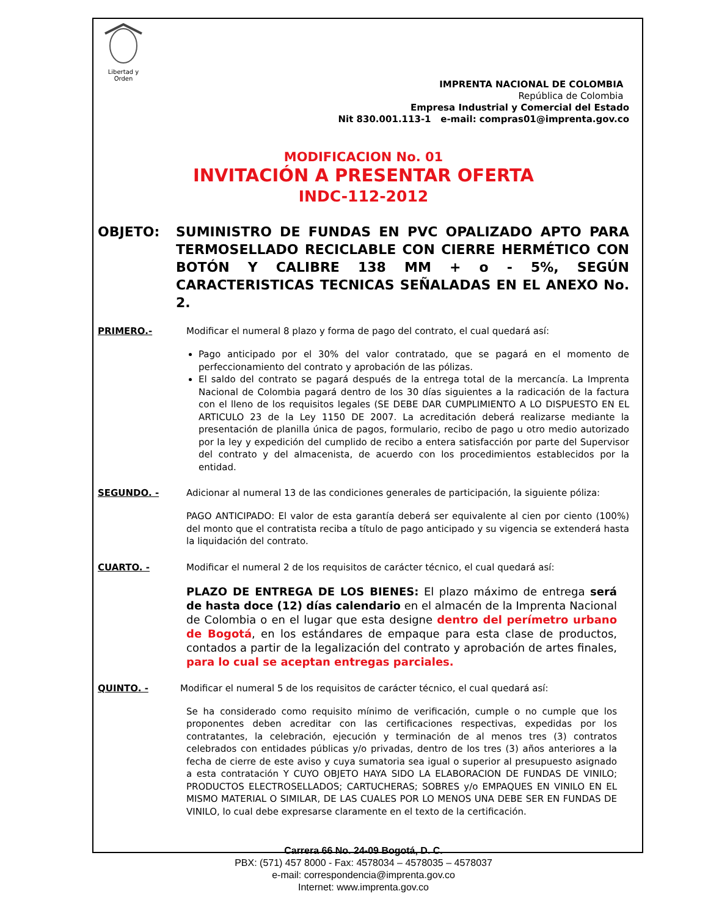Libertad y Orden
IMPRENTA NACIONAL DE COLOMBIA
República de Colombia
Empresa Industrial y Comercial del Estado
Nit 830.001.113-1 e-mail: compras01@imprenta.gov.co
MODIFICACION No. 01
INVITACIÓN A PRESENTAR OFERTA
INDC-112-2012
OBJETO: SUMINISTRO DE FUNDAS EN PVC OPALIZADO APTO PARA TERMOSELLADO RECICLABLE CON CIERRE HERMÉTICO CON BOTÓN Y CALIBRE 138 MM + o - 5%, SEGÚN CARACTERISTICAS TECNICAS SEÑALADAS EN EL ANEXO No. 2.
PRIMERO.- Modificar el numeral 8 plazo y forma de pago del contrato, el cual quedará así:
Pago anticipado por el 30% del valor contratado, que se pagará en el momento de perfeccionamiento del contrato y aprobación de las pólizas.
El saldo del contrato se pagará después de la entrega total de la mercancía. La Imprenta Nacional de Colombia pagará dentro de los 30 días siguientes a la radicación de la factura con el lleno de los requisitos legales (SE DEBE DAR CUMPLIMIENTO A LO DISPUESTO EN EL ARTICULO 23 de la Ley 1150 DE 2007. La acreditación deberá realizarse mediante la presentación de planilla única de pagos, formulario, recibo de pago u otro medio autorizado por la ley y expedición del cumplido de recibo a entera satisfacción por parte del Supervisor del contrato y del almacenista, de acuerdo con los procedimientos establecidos por la entidad.
SEGUNDO. - Adicionar al numeral 13 de las condiciones generales de participación, la siguiente póliza:
PAGO ANTICIPADO: El valor de esta garantía deberá ser equivalente al cien por ciento (100%) del monto que el contratista reciba a título de pago anticipado y su vigencia se extenderá hasta la liquidación del contrato.
CUARTO. - Modificar el numeral 2 de los requisitos de carácter técnico, el cual quedará así:
PLAZO DE ENTREGA DE LOS BIENES: El plazo máximo de entrega será de hasta doce (12) días calendario en el almacén de la Imprenta Nacional de Colombia o en el lugar que esta designe dentro del perímetro urbano de Bogotá, en los estándares de empaque para esta clase de productos, contados a partir de la legalización del contrato y aprobación de artes finales, para lo cual se aceptan entregas parciales.
QUINTO. - Modificar el numeral 5 de los requisitos de carácter técnico, el cual quedará así:
Se ha considerado como requisito mínimo de verificación, cumple o no cumple que los proponentes deben acreditar con las certificaciones respectivas, expedidas por los contratantes, la celebración, ejecución y terminación de al menos tres (3) contratos celebrados con entidades públicas y/o privadas, dentro de los tres (3) años anteriores a la fecha de cierre de este aviso y cuya sumatoria sea igual o superior al presupuesto asignado a esta contratación Y CUYO OBJETO HAYA SIDO LA ELABORACION DE FUNDAS DE VINILO; PRODUCTOS ELECTROSELLADOS; CARTUCHERAS; SOBRES y/o EMPAQUES EN VINILO EN EL MISMO MATERIAL O SIMILAR, DE LAS CUALES POR LO MENOS UNA DEBE SER EN FUNDAS DE VINILO, lo cual debe expresarse claramente en el texto de la certificación.
Carrera 66 No. 24-09 Bogotá, D. C.
PBX: (571) 457 8000 - Fax: 4578034 – 4578035 – 4578037
e-mail: correspondencia@imprenta.gov.co
Internet: www.imprenta.gov.co